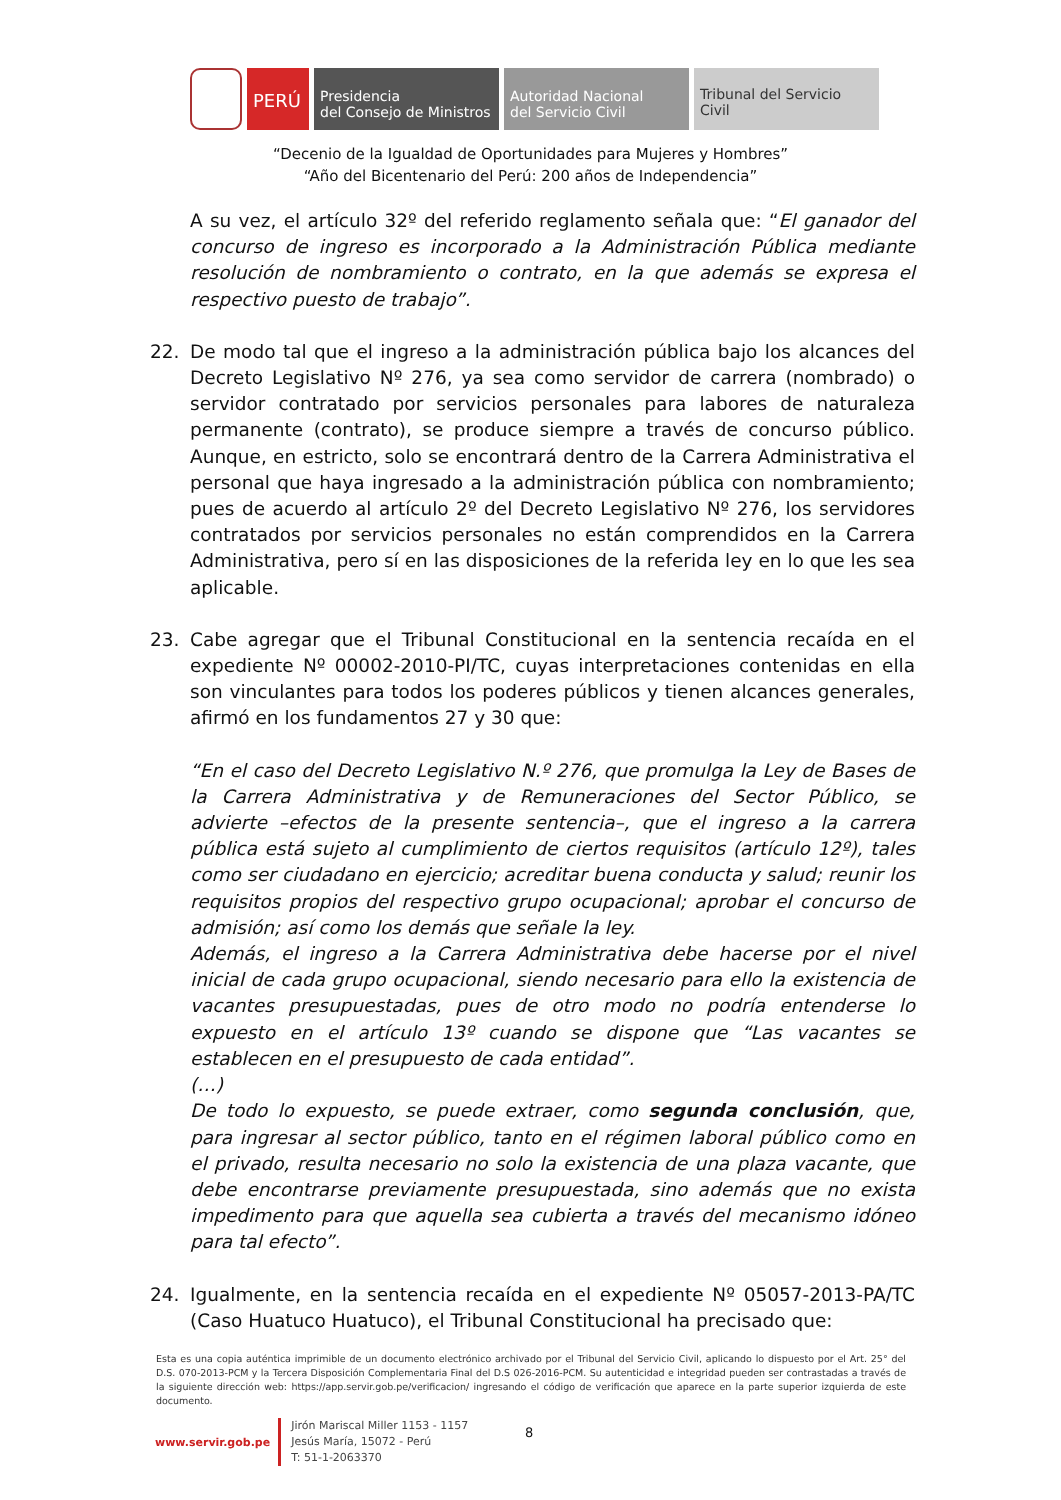PERÚ Presidencia
del Consejo de Ministros
Autoridad Nacional
del Servicio Civil
Tribunal del Servicio
Civil
“Decenio de la Igualdad de Oportunidades para Mujeres y Hombres”
“Año del Bicentenario del Perú: 200 años de Independencia”
A su vez, el artículo 32º del referido reglamento señala que: “El ganador del concurso de ingreso es incorporado a la Administración Pública mediante resolución de nombramiento o contrato, en la que además se expresa el respectivo puesto de trabajo”.
22. De modo tal que el ingreso a la administración pública bajo los alcances del Decreto Legislativo Nº 276, ya sea como servidor de carrera (nombrado) o servidor contratado por servicios personales para labores de naturaleza permanente (contrato), se produce siempre a través de concurso público. Aunque, en estricto, solo se encontrará dentro de la Carrera Administrativa el personal que haya ingresado a la administración pública con nombramiento; pues de acuerdo al artículo 2º del Decreto Legislativo Nº 276, los servidores contratados por servicios personales no están comprendidos en la Carrera Administrativa, pero sí en las disposiciones de la referida ley en lo que les sea aplicable.
23. Cabe agregar que el Tribunal Constitucional en la sentencia recaída en el expediente Nº 00002-2010-PI/TC, cuyas interpretaciones contenidas en ella son vinculantes para todos los poderes públicos y tienen alcances generales, afirmó en los fundamentos 27 y 30 que:
“En el caso del Decreto Legislativo N.º 276, que promulga la Ley de Bases de la Carrera Administrativa y de Remuneraciones del Sector Público, se advierte –efectos de la presente sentencia–, que el ingreso a la carrera pública está sujeto al cumplimiento de ciertos requisitos (artículo 12º), tales como ser ciudadano en ejercicio; acreditar buena conducta y salud; reunir los requisitos propios del respectivo grupo ocupacional; aprobar el concurso de admisión; así como los demás que señale la ley.
Además, el ingreso a la Carrera Administrativa debe hacerse por el nivel inicial de cada grupo ocupacional, siendo necesario para ello la existencia de vacantes presupuestadas, pues de otro modo no podría entenderse lo expuesto en el artículo 13º cuando se dispone que “Las vacantes se establecen en el presupuesto de cada entidad”.
(…)
De todo lo expuesto, se puede extraer, como segunda conclusión, que, para ingresar al sector público, tanto en el régimen laboral público como en el privado, resulta necesario no solo la existencia de una plaza vacante, que debe encontrarse previamente presupuestada, sino además que no exista impedimento para que aquella sea cubierta a través del mecanismo idóneo para tal efecto”.
24. Igualmente, en la sentencia recaída en el expediente Nº 05057-2013-PA/TC (Caso Huatuco Huatuco), el Tribunal Constitucional ha precisado que:
Esta es una copia auténtica imprimible de un documento electrónico archivado por el Tribunal del Servicio Civil, aplicando lo dispuesto por el Art. 25° del D.S. 070-2013-PCM y la Tercera Disposición Complementaria Final del D.S 026-2016-PCM. Su autenticidad e integridad pueden ser contrastadas a través de la siguiente dirección web: https://app.servir.gob.pe/verificacion/ ingresando el código de verificación que aparece en la parte superior izquierda de este documento.
www.servir.gob.pe
Jirón Mariscal Miller 1153 - 1157
Jesús María, 15072 - Perú
T: 51-1-2063370
8